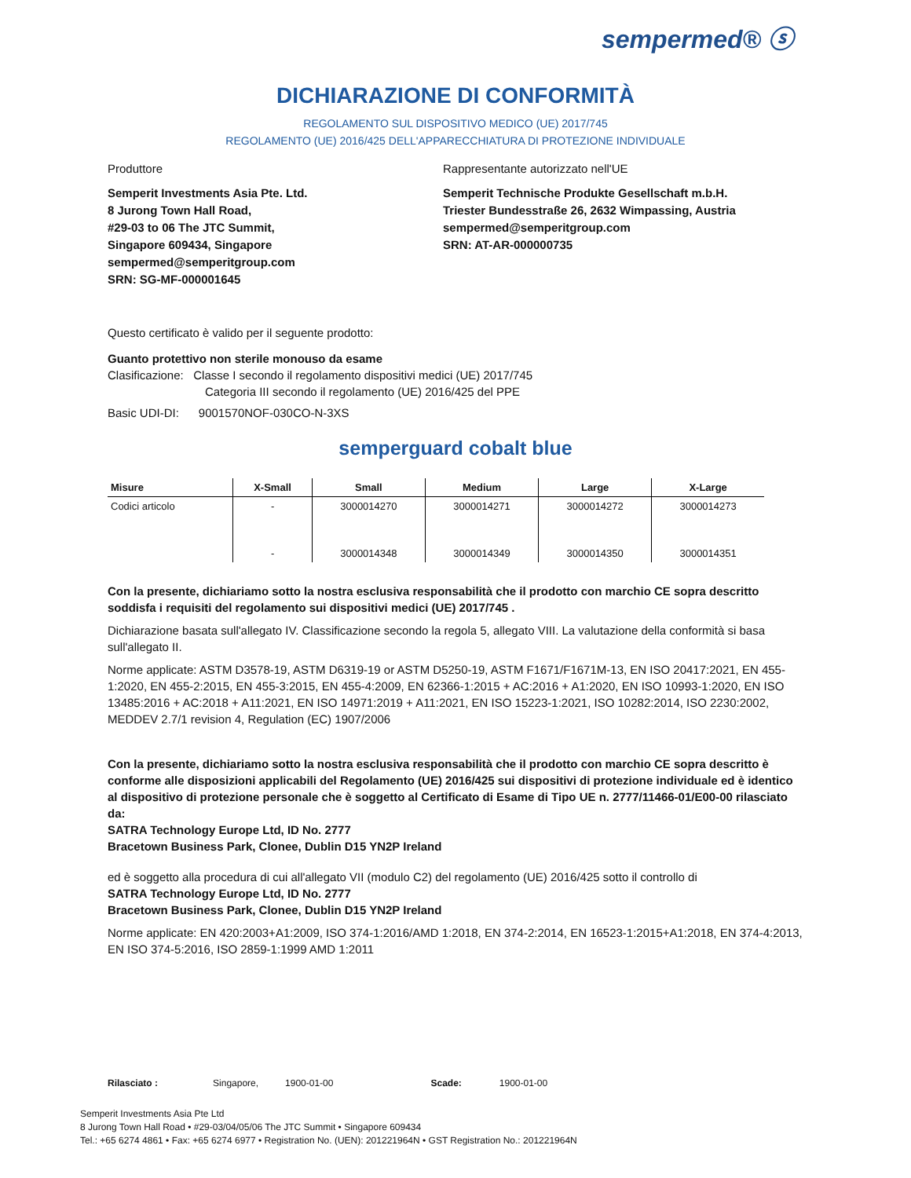sempermed® ⓢ
DICHIARAZIONE DI CONFORMITÀ
REGOLAMENTO SUL DISPOSITIVO MEDICO (UE) 2017/745
REGOLAMENTO (UE) 2016/425 DELL'APPARECCHIATURA DI PROTEZIONE INDIVIDUALE
Produttore
Semperit Investments Asia Pte. Ltd.
8 Jurong Town Hall Road,
#29-03 to 06 The JTC Summit,
Singapore 609434, Singapore
sempermed@semperitgroup.com
SRN: SG-MF-000001645
Rappresentante autorizzato nell'UE
Semperit Technische Produkte Gesellschaft m.b.H.
Triester Bundesstraße 26, 2632 Wimpassing, Austria
sempermed@semperitgroup.com
SRN: AT-AR-000000735
Questo certificato è valido per il seguente prodotto:
Guanto protettivo non sterile monouso da esame
Clasificazione: Classe I secondo il regolamento dispositivi medici (UE) 2017/745
Categoria III secondo il regolamento (UE) 2016/425 del PPE
Basic UDI-DI: 9001570NOF-030CO-N-3XS
semperguard cobalt blue
| Misure | X-Small | Small | Medium | Large | X-Large |
| --- | --- | --- | --- | --- | --- |
| Codici articolo | - | 3000014270 | 3000014271 | 3000014272 | 3000014273 |
| | - | 3000014348 | 3000014349 | 3000014350 | 3000014351 |
Con la presente, dichiariamo sotto la nostra esclusiva responsabilità che il prodotto con marchio CE sopra descritto soddisfa i requisiti del regolamento sui dispositivi medici (UE) 2017/745 .
Dichiarazione basata sull'allegato IV. Classificazione secondo la regola 5, allegato VIII. La valutazione della conformità si basa sull'allegato II.
Norme applicate: ASTM D3578-19, ASTM D6319-19 or ASTM D5250-19, ASTM F1671/F1671M-13, EN ISO 20417:2021, EN 455-1:2020, EN 455-2:2015, EN 455-3:2015, EN 455-4:2009, EN 62366-1:2015 + AC:2016 + A1:2020, EN ISO 10993-1:2020, EN ISO 13485:2016 + AC:2018 + A11:2021, EN ISO 14971:2019 + A11:2021, EN ISO 15223-1:2021, ISO 10282:2014, ISO 2230:2002, MEDDEV 2.7/1 revision 4, Regulation (EC) 1907/2006
Con la presente, dichiariamo sotto la nostra esclusiva responsabilità che il prodotto con marchio CE sopra descritto è conforme alle disposizioni applicabili del Regolamento (UE) 2016/425 sui dispositivi di protezione individuale ed è identico al dispositivo di protezione personale che è soggetto al Certificato di Esame di Tipo UE n. 2777/11466-01/E00-00 rilasciato da:
SATRA Technology Europe Ltd, ID No. 2777
Bracetown Business Park, Clonee, Dublin D15 YN2P Ireland
ed è soggetto alla procedura di cui all'allegato VII (modulo C2) del regolamento (UE) 2016/425 sotto il controllo di
SATRA Technology Europe Ltd, ID No. 2777
Bracetown Business Park, Clonee, Dublin D15 YN2P Ireland
Norme applicate: EN 420:2003+A1:2009, ISO 374-1:2016/AMD 1:2018, EN 374-2:2014, EN 16523-1:2015+A1:2018, EN 374-4:2013, EN ISO 374-5:2016, ISO 2859-1:1999 AMD 1:2011
Rilasciato : Singapore, 1900-01-00 Scade: 1900-01-00
Semperit Investments Asia Pte Ltd
8 Jurong Town Hall Road • #29-03/04/05/06 The JTC Summit • Singapore 609434
Tel.: +65 6274 4861 • Fax: +65 6274 6977 • Registration No. (UEN): 201221964N • GST Registration No.: 201221964N